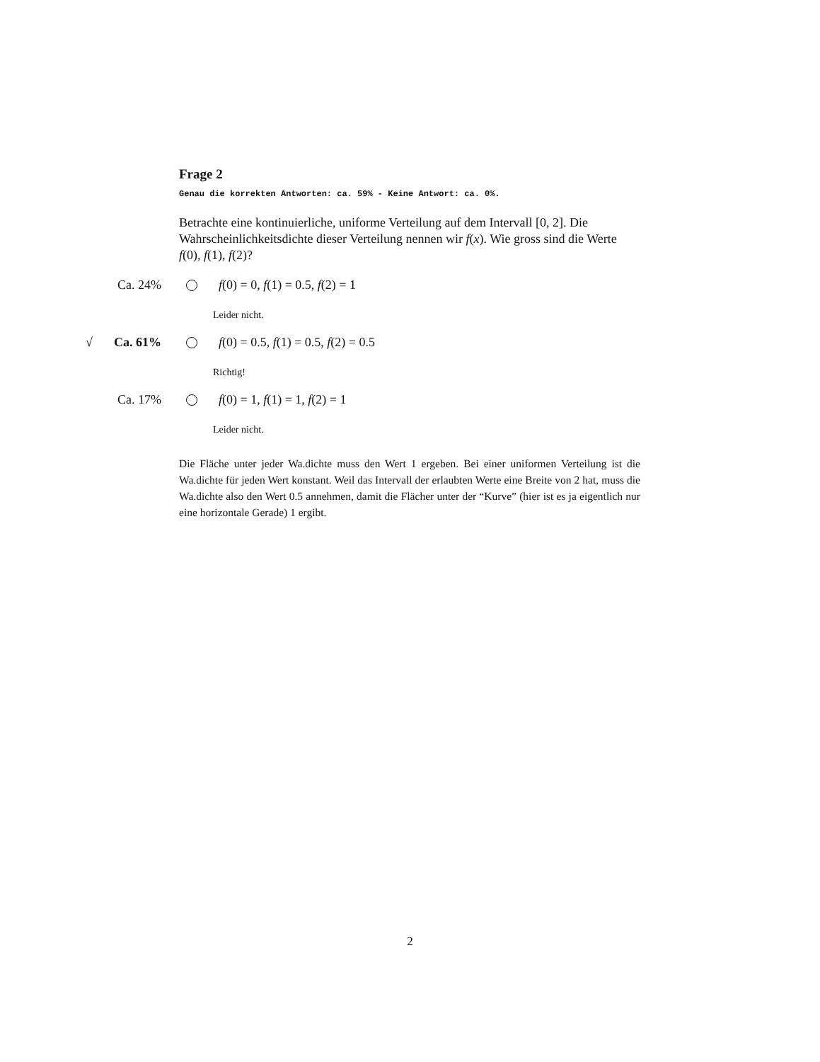Frage 2
Genau die korrekten Antworten: ca. 59% - Keine Antwort: ca. 0%.
Betrachte eine kontinuierliche, uniforme Verteilung auf dem Intervall [0, 2]. Die Wahrscheinlichkeitsdichte dieser Verteilung nennen wir f(x). Wie gross sind die Werte f(0), f(1), f(2)?
Ca. 24% f(0) = 0, f(1) = 0.5, f(2) = 1
Leider nicht.
√ Ca. 61% f(0) = 0.5, f(1) = 0.5, f(2) = 0.5
Richtig!
Ca. 17% f(0) = 1, f(1) = 1, f(2) = 1
Leider nicht.
Die Fläche unter jeder Wa.dichte muss den Wert 1 ergeben. Bei einer uniformen Verteilung ist die Wa.dichte für jeden Wert konstant. Weil das Intervall der erlaubten Werte eine Breite von 2 hat, muss die Wa.dichte also den Wert 0.5 annehmen, damit die Flächer unter der “Kurve” (hier ist es ja eigentlich nur eine horizontale Gerade) 1 ergibt.
2